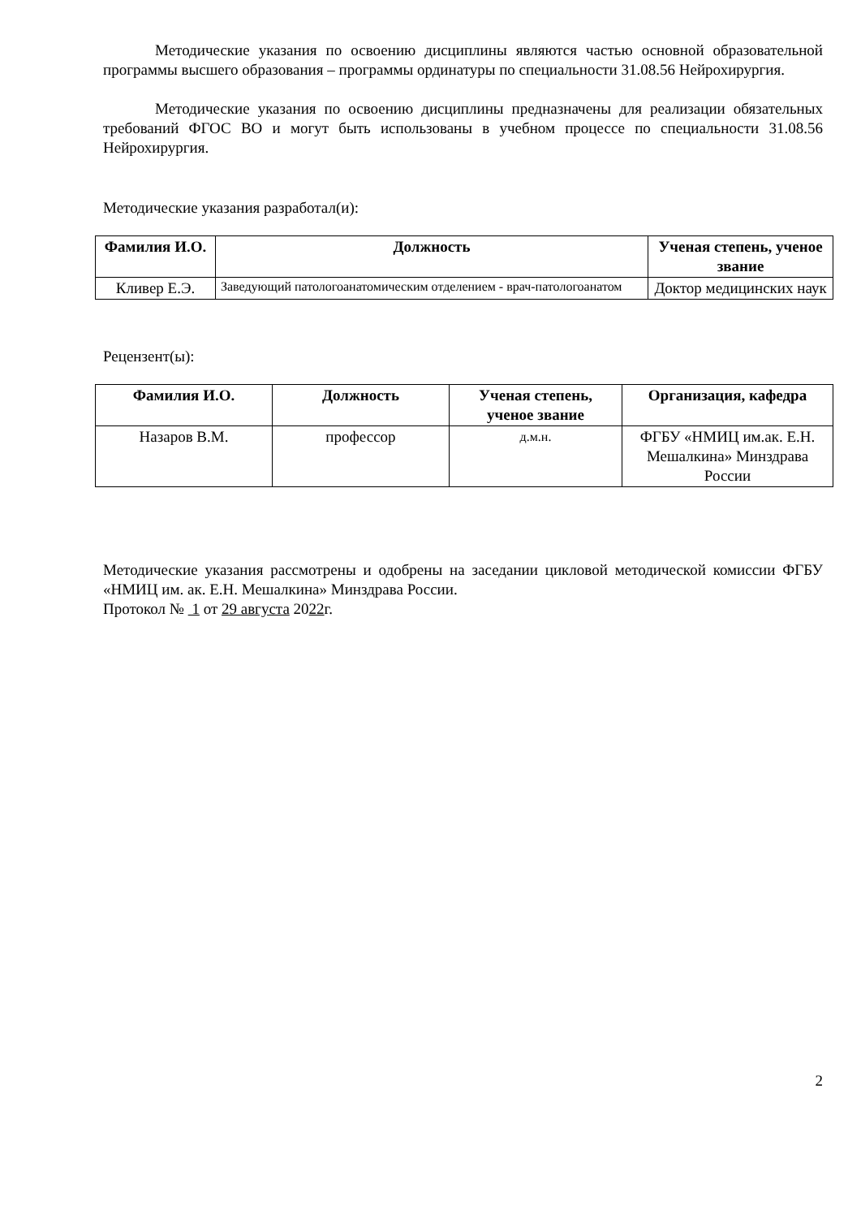Методические указания по освоению дисциплины являются частью основной образовательной программы высшего образования – программы ординатуры по специальности 31.08.56 Нейрохирургия.
Методические указания по освоению дисциплины предназначены для реализации обязательных требований ФГОС ВО и могут быть использованы в учебном процессе по специальности 31.08.56 Нейрохирургия.
Методические указания разработал(и):
| Фамилия И.О. | Должность | Ученая степень, ученое звание |
| --- | --- | --- |
| Кливер Е.Э. | Заведующий патологоанатомическим отделением - врач-патологоанатом | Доктор медицинских наук |
Рецензент(ы):
| Фамилия И.О. | Должность | Ученая степень, ученое звание | Организация, кафедра |
| --- | --- | --- | --- |
| Назаров В.М. | профессор | д.м.н. | ФГБУ «НМИЦ им.ак. Е.Н. Мешалкина» Минздрава России |
Методические указания рассмотрены и одобрены на заседании цикловой методической комиссии ФГБУ «НМИЦ им. ак. Е.Н. Мешалкина» Минздрава России.
Протокол № 1 от 29 августа 2022г.
2